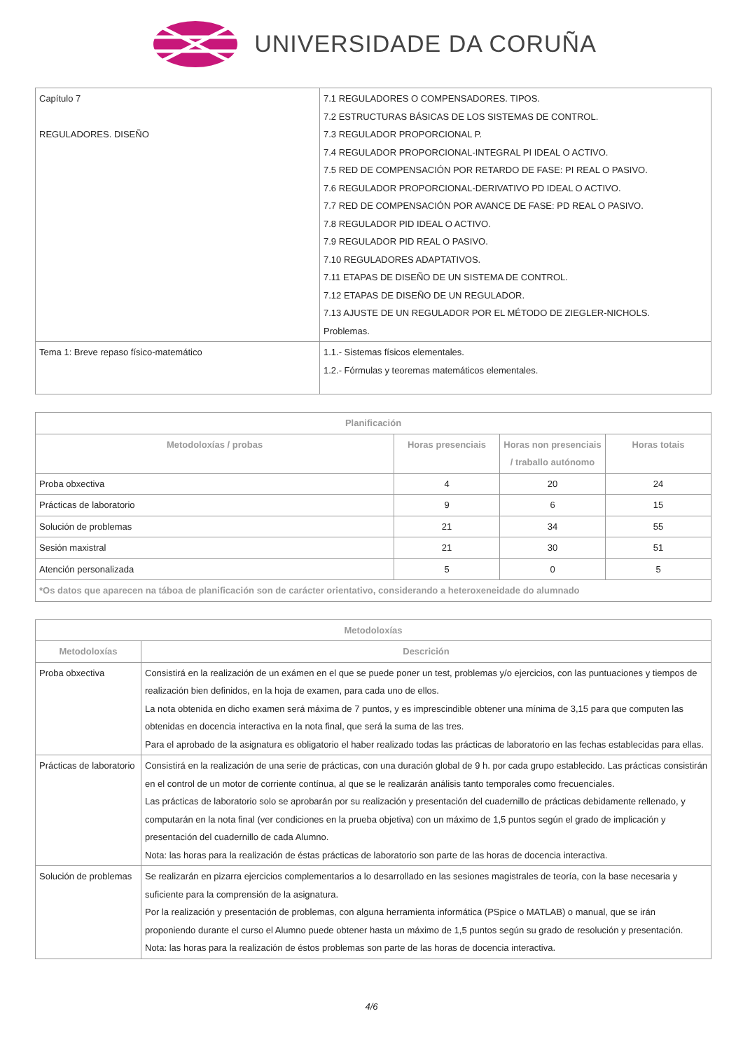UNIVERSIDADE DA CORUÑA
| Capítulo 7 REGULADORES. DISEÑO | 7.1 REGULADORES O COMPENSADORES. TIPOS. 7.2 ESTRUCTURAS BÁSICAS DE LOS SISTEMAS DE CONTROL. 7.3 REGULADOR PROPORCIONAL P. 7.4 REGULADOR PROPORCIONAL-INTEGRAL PI IDEAL O ACTIVO. 7.5 RED DE COMPENSACIÓN POR RETARDO DE FASE: PI REAL O PASIVO. 7.6 REGULADOR PROPORCIONAL-DERIVATIVO PD IDEAL O ACTIVO. 7.7 RED DE COMPENSACIÓN POR AVANCE DE FASE: PD REAL O PASIVO. 7.8 REGULADOR PID IDEAL O ACTIVO. 7.9 REGULADOR PID REAL O PASIVO. 7.10 REGULADORES ADAPTATIVOS. 7.11 ETAPAS DE DISEÑO DE UN SISTEMA DE CONTROL. 7.12 ETAPAS DE DISEÑO DE UN REGULADOR. 7.13 AJUSTE DE UN REGULADOR POR EL MÉTODO DE ZIEGLER-NICHOLS. Problemas. |
| Tema 1: Breve repaso físico-matemático | 1.1.- Sistemas físicos elementales. 1.2.- Fórmulas y teoremas matemáticos elementales. |
| Planificación | | | |
| --- | --- | --- | --- |
| Metodoloxías / probas | Horas presenciais | Horas non presenciais / traballo autónomo | Horas totais |
| Proba obxectiva | 4 | 20 | 24 |
| Prácticas de laboratorio | 9 | 6 | 15 |
| Solución de problemas | 21 | 34 | 55 |
| Sesión maxistral | 21 | 30 | 51 |
| Atención personalizada | 5 | 0 | 5 |
| *Os datos que aparecen na táboa de planificación son de carácter orientativo, considerando a heteroxeneidade do alumnado | | | |
| Metodoloxías | |
| --- | --- |
| Metodoloxías | Descrición |
| Proba obxectiva | Consistirá en la realización de un exámen en el que se puede poner un test, problemas y/o ejercicios, con las puntuaciones y tiempos de realización bien definidos, en la hoja de examen, para cada uno de ellos. La nota obtenida en dicho examen será máxima de 7 puntos, y es imprescindible obtener una mínima de 3,15 para que computen las obtenidas en docencia interactiva en la nota final, que será la suma de las tres. Para el aprobado de la asignatura es obligatorio el haber realizado todas las prácticas de laboratorio en las fechas establecidas para ellas. |
| Prácticas de laboratorio | Consistirá en la realización de una serie de prácticas, con una duración global de 9 h. por cada grupo establecido. Las prácticas consistirán en el control de un motor de corriente contínua, al que se le realizarán análisis tanto temporales como frecuenciales. Las prácticas de laboratorio solo se aprobarán por su realización y presentación del cuadernillo de prácticas debidamente rellenado, y computarán en la nota final (ver condiciones en la prueba objetiva) con un máximo de 1,5 puntos según el grado de implicación y presentación del cuadernillo de cada Alumno. Nota: las horas para la realización de éstas prácticas de laboratorio son parte de las horas de docencia interactiva. |
| Solución de problemas | Se realizarán en pizarra ejercicios complementarios a lo desarrollado en las sesiones magistrales de teoría, con la base necesaria y suficiente para la comprensión de la asignatura. Por la realización y presentación de problemas, con alguna herramienta informática (PSpice o MATLAB) o manual, que se irán proponiendo durante el curso el Alumno puede obtener hasta un máximo de 1,5 puntos según su grado de resolución y presentación. Nota: las horas para la realización de éstos problemas son parte de las horas de docencia interactiva. |
4/6